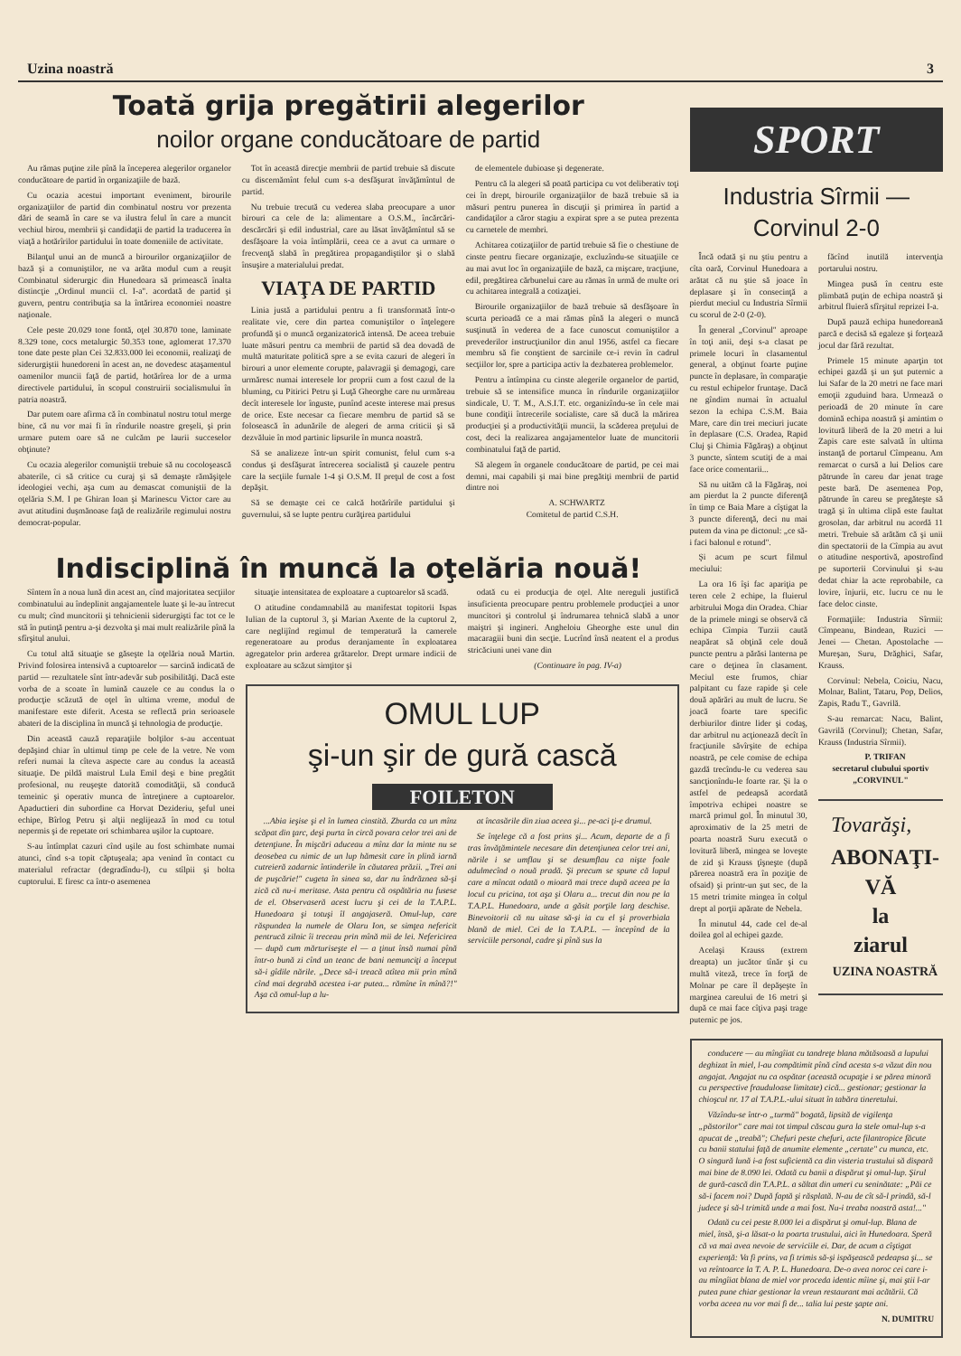Uzina noastră 3
Toată grija pregătirii alegerilor
noilor organe conducătoare de partid
Au rămas puţine zile pînă la începerea alegerilor organelor conducătoare de partid în organizaţiile de bază.
Cu ocazia acestui important eveniment, birourile organizaţiilor de partid din combinatul nostru vor prezenta dări de seamă în care se va ilustra felul în care a muncit vechiul birou, membrii şi candidaţii de partid la traducerea în viaţă a hotărîrilor partidului în toate domeniile de activitate.
Bilanţul unui an de muncă a birourilor organizaţiilor de bază şi a comuniştilor, ne va arăta modul cum a reuşit Combinatul siderurgic din Hunedoara să primească înalta distincţie „Ordinul muncii cl. I-a". acordată de partid şi guvern, pentru contribuţia sa la întărirea economiei noastre naţionale.
Cele peste 20.029 tone fontă, oţel 30.870 tone, laminate 8.329 tone, cocs metalurgic 50.353 tone, aglomerat 17.370 tone date peste plan Cei 32.833.000 lei economii, realizaţi de siderurgiştii hunedoreni în acest an, ne dovedesc ataşamentul oamenilor muncii faţă de partid, hotărîrea lor de a urma directivele partidului, în scopul construirii socialismului în patria noastră.
Dar putem oare afirma că în combinatul nostru totul merge bine, că nu vor mai fi în rîndurile noastre greşeli, şi prin urmare putem oare să ne culcăm pe laurii succeselor obţinute?
Cu ocazia alegerilor comuniştii trebuie să nu cocoloşească abaterile, ci să critice cu curaj şi să demaşte rămăşiţele ideologiei vechi, aşa cum au demascat comuniştii de la oţelăria S.M. I pe Ghiran Ioan şi Marinescu Victor care au avut atitudini duşmănoase faţă de realizările regimului nostru democrat-popular.
Tot în această direcţie membrii de partid trebuie să discute cu discernămînt felul cum s-a desfăşurat învăţămîntul de partid.
Nu trebuie trecută cu vederea slaba preocupare a unor birouri ca cele de la: alimentare a O.S.M., încărcări-descărcări şi edil industrial, care au lăsat învăţămîntul să se desfăşoare la voia întîmplării, ceea ce a avut ca urmare o frecvenţă slabă în pregătirea propagandiştilor şi o slabă însuşire a materialului predat.
VIAŢA DE PARTID
Linia justă a partidului pentru a fi transformată într-o realitate vie, cere din partea comuniştilor o înţelegere profundă şi o muncă organizatorică intensă. De aceea trebuie luate măsuri pentru ca membrii de partid să dea dovadă de multă maturitate politică spre a se evita cazuri de alegeri în birouri a unor elemente corupte, palavragii şi demagogi, care urmăresc numai interesele lor proprii cum a fost cazul de la bluming, cu Pitirici Petru şi Luţă Gheorghe care nu urmăreau decît interesele lor înguste, punînd aceste interese mai presus de orice. Este necesar ca fiecare membru de partid să se folosească în adunările de alegeri de arma criticii şi să dezvăluie în mod partinic lipsurile în munca noastră.
Să se analizeze într-un spirit comunist, felul cum s-a condus şi desfăşurat întrecerea socialistă şi cauzele pentru care la secţiile furnale 1-4 şi O.S.M. II preţul de cost a fost depăşit.
Să se demaşte cei ce calcă hotărîrile partidului şi guvernului, să se lupte pentru curăţirea partidului
de elementele dubioase şi degenerate.
Pentru că la alegeri să poată participa cu vot deliberativ toţi cei în drept, birourile organizaţiilor de bază trebuie să ia măsuri pentru punerea în discuţii şi primirea în partid a candidaţilor a căror stagiu a expirat spre a se putea prezenta cu carnetele de membri.
Achitarea cotizaţiilor de partid trebuie să fie o chestiune de cinste pentru fiecare organizaţie, excluzîndu-se situaţiile ce au mai avut loc în organizaţiile de bază, ca mişcare, tracţiune, edil, pregătirea cărbunelui care au rămas în urmă de multe ori cu achitarea integrală a cotizaţiei.
Birourile organizaţiilor de bază trebuie să desfăşoare în scurta perioadă ce a mai rămas pînă la alegeri o muncă susţinută în vederea de a face cunoscut comuniştilor a prevederilor instrucţiunilor din anul 1956, astfel ca fiecare membru să fie conştient de sarcinile ce-i revin în cadrul secţiilor lor, spre a participa activ la dezbaterea problemelor.
Pentru a întîmpina cu cinste alegerile organelor de partid, trebuie să se intensifice munca în rîndurile organizaţiilor sindicale, U. T. M., A.S.I.T. etc. organizîndu-se în cele mai bune condiţii întrecerile socialiste, care să ducă la mărirea producţiei şi a productivităţii muncii, la scăderea preţului de cost, deci la realizarea angajamentelor luate de muncitorii combinatului faţă de partid.
Să alegem în organele conducătoare de partid, pe cei mai demni, mai capabili şi mai bine pregătiţi membrii de partid dintre noi
A. SCHWARTZ
Comitetul de partid C.S.H.
Indisciplină în muncă la oţelăria nouă!
Sîntem în a noua lună din acest an, cînd majoritatea secţiilor combinatului au îndeplinit angajamentele luate şi le-au întrecut cu mult; cînd muncitorii şi tehnicienii siderurgişti fac tot ce le stă în putinţă pentru a-şi dezvolta şi mai mult realizările pînă la sfîrşitul anului.
Cu totul altă situaţie se găseşte la oţelăria nouă Martin. Privind folosirea intensivă a cuptoarelor — sarcină indicată de partid — rezultatele sînt într-adevăr sub posibilităţi. Dacă este vorba de a scoate în lumină cauzele ce au condus la o producţie scăzută de oţel în ultima vreme, modul de manifestare este diferit. Acesta se reflectă prin serioasele abateri de la disciplina în muncă şi tehnologia de producţie.
Din această cauză reparaţiile bolţilor s-au accentuat depăşind chiar în ultimul timp pe cele de la vetre. Ne vom referi numai la cîteva aspecte care au condus la această situaţie. De pildă maistrul Lula Emil deşi e bine pregătit profesional, nu reuşeşte datorită comodităţii, să conducă temeinic şi operativ munca de întreţinere a cuptoarelor. Apaductieri din subordine ca Horvat Dezideriu, şeful unei echipe, Bîrlog Petru şi alţii neglijează în mod cu totul nepermis şi de repetate ori schimbarea uşilor la cuptoare.
S-au întîmplat cazuri cînd uşile au fost schimbate numai atunci, cînd s-a topit căptuşeala; apa venind în contact cu materialul refractar (degradîndu-l), cu stîlpii şi bolta cuptorului. E firesc ca într-o asemenea
situaţie intensitatea de exploatare a cuptoarelor să scadă.
O atitudine condamnabilă au manifestat topitorii Ispas Iulian de la cuptorul 3, şi Marian Axente de la cuptorul 2, care neglijînd regimul de temperatură la camerele regeneratoare au produs deranjamente în exploatarea agregatelor prin arderea grătarelor. Drept urmare indicii de exploatare au scăzut simţitor şi
odată cu ei producţia de oţel. Alte nereguli justifică insuficienta preocupare pentru problemele producţiei a unor muncitori şi controlul şi îndrumarea tehnică slabă a unor maiştri şi ingineri. Angheloiu Gheorghe este unul din macaragiii buni din secţie. Lucrînd însă neatent el a produs stricăciuni unei vane din
(Continuare în pag. IV-a)
OMUL LUP
şi-un şir de gură cască
FOILETON
...Abia ieşise şi el în lumea cinstită. Zburda ca un mînz scăpat din ţarc, deşi purta în circă povara celor trei ani de detenţiune. În mişcări aduceau a mînz dar la minte nu se deosebea cu nimic de un lup hămesit care în plină iarnă cutreieră zadarnic întinderile în căutarea prăzii. „Trei ani de puşcărie!" cugeta în sinea sa, dar nu îndrăznea să-şi zică că nu-i meritase. Asta pentru că ospătăria nu fusese de el. Observaseră acest lucru şi cei de la T.A.P.L. Hunedoara şi totuşi îl angajaseră. Omul-lup, care răspundea la numele de Olaru Ion, se simţea nefericit pentrucă zilnic îi treceau prin mînă mii de lei. Nefericirea — după cum mărturiseşte el — a ţinut însă numai pînă într-o bună zi cînd un teanc de bani nemunciţi a început să-i gîdile nările. „Dece să-i treacă atîtea mii prin mînă cînd mai degrabă acestea i-ar putea... rămîne în mînă?!" Aşa că omul-lup a lu-
at încasările din ziua aceea şi... pe-aci ţi-e drumul.
Se înţelege că a fost prins şi... Acum, departe de a fi tras învăţămintele necesare din detenţiunea celor trei ani, nările i se umflau şi se desumflau ca nişte foale adulmecînd o nouă pradă. Şi precum se spune că lupul care a mîncat odată o mioară mai trece după aceea pe la locul cu pricina, tot aşa şi Olaru a... trecut din nou pe la T.A.P.L. Hunedoara, unde a găsit porţile larg deschise. Binevoitorii că nu uitase să-şi ia cu el şi proverbiala blană de miel. Cei de la T.A.P.L. — începînd de la serviciile personal, cadre şi pînă sus la
SPORT
Industria Sîrmii — Corvinul 2-0
Încă odată şi nu ştiu pentru a cîta oară, Corvinul Hunedoara a arătat că nu ştie să joace în deplasare şi în consecinţă a pierdut meciul cu Industria Sîrmii cu scorul de 2-0 (2-0).
În general „Corvinul" aproape în toţi anii, deşi s-a clasat pe primele locuri în clasamentul general, a obţinut foarte puţine puncte în deplasare, în comparaţie cu restul echipelor fruntaşe. Dacă ne gîndim numai în actualul sezon la echipa C.S.M. Baia Mare, care din trei meciuri jucate în deplasare (C.S. Oradea, Rapid Cluj şi Chimia Făgăraş) a obţinut 3 puncte, sîntem scutiţi de a mai face orice comentarii...
Să nu uităm că la Făgăraş, noi am pierdut la 2 puncte diferenţă în timp ce Baia Mare a cîştigat la 3 puncte diferenţă, deci nu mai putem da vina pe dictonul: „ce să-i faci balonul e rotund".
Şi acum pe scurt filmul meciului:
La ora 16 îşi fac apariţia pe teren cele 2 echipe, la fluierul arbitrului Moga din Oradea. Chiar de la primele mingi se observă că echipa Cîmpia Turzii caută neapărat să obţină cele două puncte pentru a părăsi lanterna pe care o deţinea în clasament. Meciul este frumos, chiar palpitant cu faze rapide şi cele două apărări au mult de lucru. Se joacă foarte tare specific derbiurilor dintre lider şi codaş, dar arbitrul nu acţionează decît în fracţiunile săvîrşite de echipa noastră, pe cele comise de echipa gazdă trecîndu-le cu vederea sau sancţionîndu-le foarte rar. Şi la o astfel de pedeapsă acordată împotriva echipei noastre se marcă primul gol. În minutul 30, aproximativ de la 25 metri de poarta noastră Suru execută o lovitură liberă, mingea se loveşte de zid şi Krauss ţîşneşte (după părerea noastră era în poziţie de ofsaid) şi printr-un şut sec, de la 15 metri trimite mingea în colţul drept al porţii apărate de Nebela.
În minutul 44, cade cel de-al doilea gol al echipei gazde.
Acelaşi Krauss (extrem dreapta) un jucător tînăr şi cu multă viteză, trece în forţă de Molnar pe care îl depăşeşte în marginea careului de 16 metri şi după ce mai face cîţiva paşi trage puternic pe jos.
făcînd inutilă intervenţia portarului nostru.
Mingea pusă în centru este plimbată puţin de echipa noastră şi arbitrul fluieră sfîrşitul reprizei I-a.
După pauză echipa hunedoreană parcă e decisă să egaleze şi forţează jocul dar fără rezultat.
Primele 15 minute aparţin tot echipei gazdă şi un şut puternic a lui Safar de la 20 metri ne face mari emoţii zguduind bara. Urmează o perioadă de 20 minute în care domină echipa noastră şi amintim o lovitură liberă de la 20 metri a lui Zapis care este salvată în ultima instanţă de portarul Cîmpeanu. Am remarcat o cursă a lui Delios care pătrunde în careu dar jenat trage peste bară. De asemenea Pop, pătrunde în careu se pregăteşte să tragă şi în ultima clipă este faultat grosolan, dar arbitrul nu acordă 11 metri. Trebuie să arătăm că şi unii din spectatorii de la Cîmpia au avut o atitudine nesportivă, apostrofînd pe suporterii Corvinului şi s-au dedat chiar la acte reprobabile, ca lovire, înjurii, etc. lucru ce nu le face deloc cinste.
Formaţiile: Industria Sîrmii: Cîmpeanu, Bindean, Ruzici — Jenei — Chetan. Apostolache — Mureşan, Suru, Drăghici, Safar, Krauss.
Corvinul: Nebela, Coiciu, Nacu, Molnar, Balint, Tataru, Pop, Delios, Zapis, Radu T., Gavrilă.
S-au remarcat: Nacu, Balint, Gavrilă (Corvinul); Chetan, Safar, Krauss (Industria Sîrmii).
P. TRIFAN
secretarul clubului sportiv „CORVINUL"
Tovarăşi,
ABONAŢI-VĂ
la
ziarul
UZINA NOASTRĂ
conducere — au mîngîiat cu tandreţe blana mătăsoasă a lupului deghizat în miel, l-au compătimit pînă cînd acesta s-a văzut din nou angajat. Angajat nu ca ospătar (această ocupaţie i se părea minoră cu perspective frauduloase limitate) cică... gestionar; gestionar la chioşcul nr. 17 al T.A.P.L.-ului situat în tabăra tineretului.
Văzîndu-se într-o „turmă" bogată, lipsită de vigilenţa „păstorilor" care mai tot timpul căscau gura la stele omul-lup s-a apucat de „treabă"; Chefuri peste chefuri, acte filantropice făcute cu banii statului faţă de anumite elemente „certate" cu munca, etc. O singură lună i-a fost suficientă ca din visteria trustului să dispară mai bine de 8.090 lei. Odată cu banii a dispărut şi omul-lup. Şirul de gură-cască din T.A.P.L. a săltat din umeri cu seninătate: „Păi ce să-i facem noi? După faptă şi răsplată. N-au de cît să-l prindă, să-l judece şi să-l trimită unde a mai fost. Nu-i treaba noastră asta!..."
Odată cu cei peste 8.000 lei a dispărut şi omul-lup. Blana de miel, însă, şi-a lăsat-o la poarta trustului, aici în Hunedoara. Speră că va mai avea nevoie de serviciile ei. Dar, de acum a cîştigat experienţă: Va fi prins, va fi trimis să-şi ispăşească pedeapsa şi... se va reîntoarce la T. A. P. L. Hunedoara. De-o avea noroc cei care i-au mîngîiat blana de miel vor proceda identic mîine şi, mai ştii l-ar putea pune chiar gestionar la vreun restaurant mai acătării. Că vorba aceea nu vor mai fi de... talia lui peste şapte ani.
N. DUMITRU